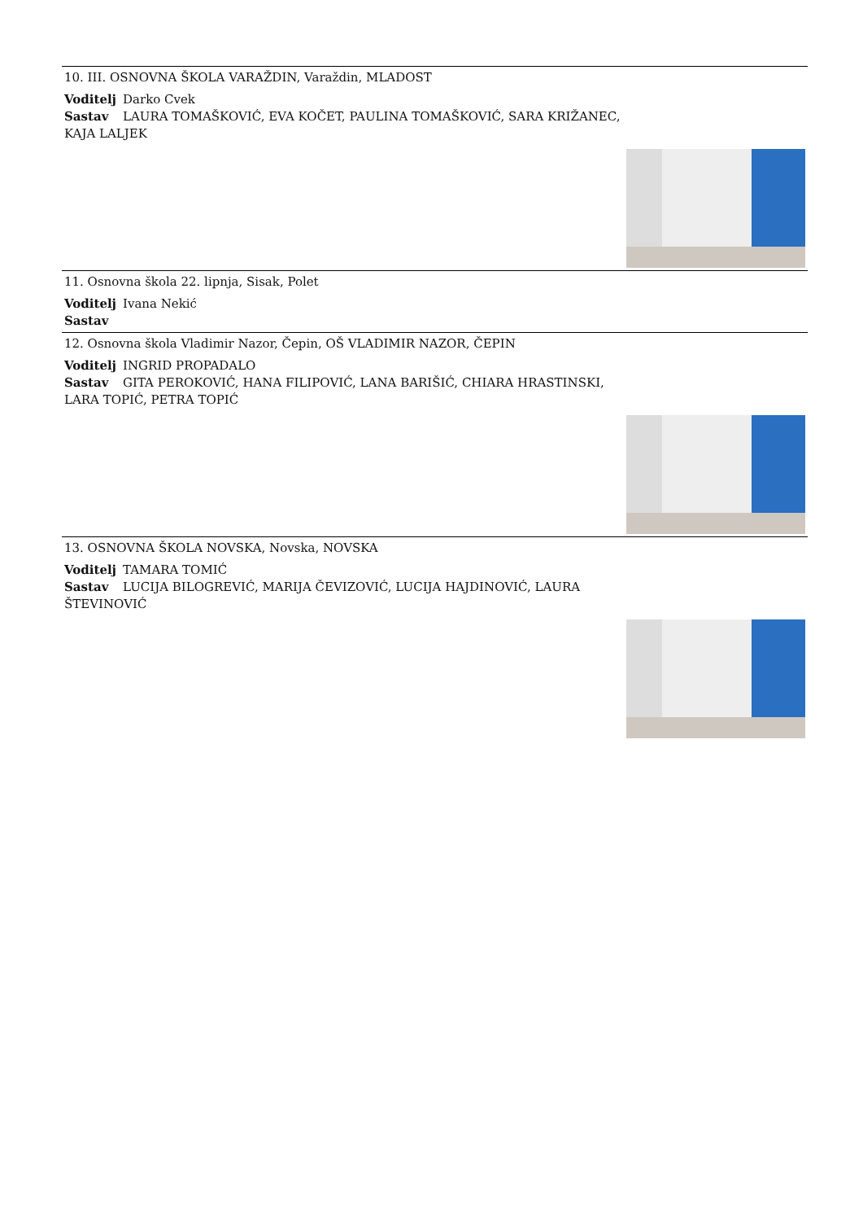10. III. OSNOVNA ŠKOLA VARAŽDIN, Varaždin, MLADOST
Voditelj Darko Cvek
Sastav LAURA TOMAŠKOVIĆ, EVA KOČET, PAULINA TOMAŠKOVIĆ, SARA KRIŽANEC,
KAJA LALJEK
11. Osnovna škola 22. lipnja, Sisak, Polet
Voditelj Ivana Nekić
Sastav
12. Osnovna škola Vladimir Nazor, Čepin, OŠ VLADIMIR NAZOR, ČEPIN
Voditelj INGRID PROPADALO
Sastav GITA PEROKOVIĆ, HANA FILIPOVIĆ, LANA BARIŠIĆ, CHIARA HRASTINSKI,
LARA TOPIĆ, PETRA TOPIĆ
13. OSNOVNA ŠKOLA NOVSKA, Novska, NOVSKA
Voditelj TAMARA TOMIĆ
Sastav LUCIJA BILOGREVIĆ, MARIJA ČEVIZOVIĆ, LUCIJA HAJDINOVIĆ, LAURA
ŠTEVINOVIĆ